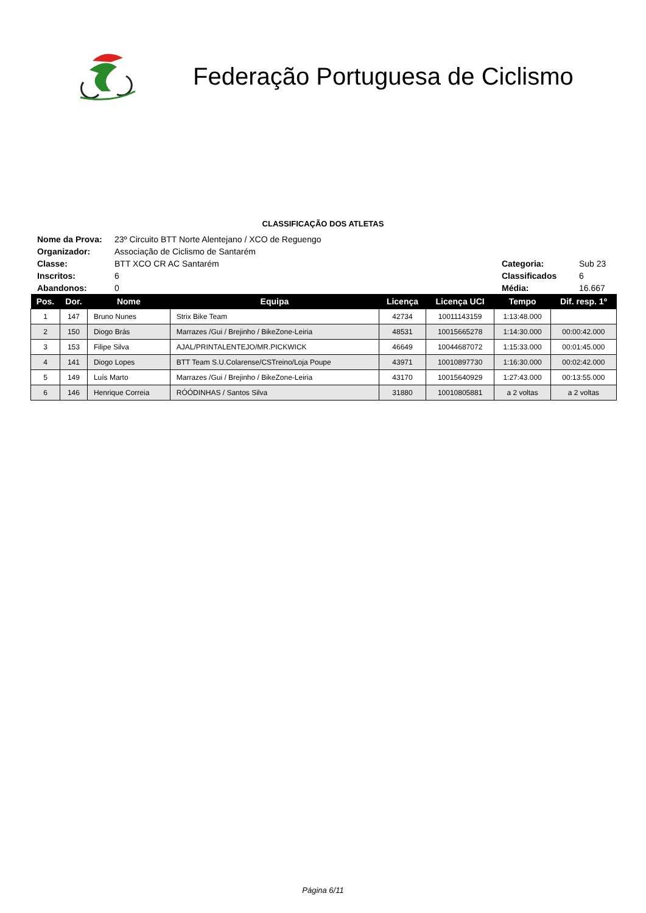Federação Portuguesa de Ciclismo
CLASSIFICAÇÃO DOS ATLETAS
| Nome da Prova: | 23º Circuito BTT Norte Alentejano / XCO de Reguengo | | |
| Organizador: | Associação de Ciclismo de Santarém | | |
| Classe: | BTT XCO CR AC Santarém | Categoria: | Sub 23 |
| Inscritos: | 6 | Classificados | 6 |
| Abandonos: | 0 | Média: | 16.667 |
| Pos. | Dor. | Nome | Equipa | Licença | Licença UCI | Tempo | Dif. resp. 1º |
| --- | --- | --- | --- | --- | --- | --- | --- |
| 1 | 147 | Bruno Nunes | Strix Bike Team | 42734 | 10011143159 | 1:13:48.000 | |
| 2 | 150 | Diogo Brás | Marrazes /Gui / Brejinho / BikeZone-Leiria | 48531 | 10015665278 | 1:14:30.000 | 00:00:42.000 |
| 3 | 153 | Filipe Silva | AJAL/PRINTALENTEJO/MR.PICKWICK | 46649 | 10044687072 | 1:15:33.000 | 00:01:45.000 |
| 4 | 141 | Diogo Lopes | BTT Team S.U.Colarense/CSTreino/Loja Poupe | 43971 | 10010897730 | 1:16:30.000 | 00:02:42.000 |
| 5 | 149 | Luís Marto | Marrazes /Gui / Brejinho / BikeZone-Leiria | 43170 | 10015640929 | 1:27:43.000 | 00:13:55.000 |
| 6 | 146 | Henrique Correia | RÓÓDINHAS / Santos Silva | 31880 | 10010805881 | a 2 voltas | a 2 voltas |
Página 6/11